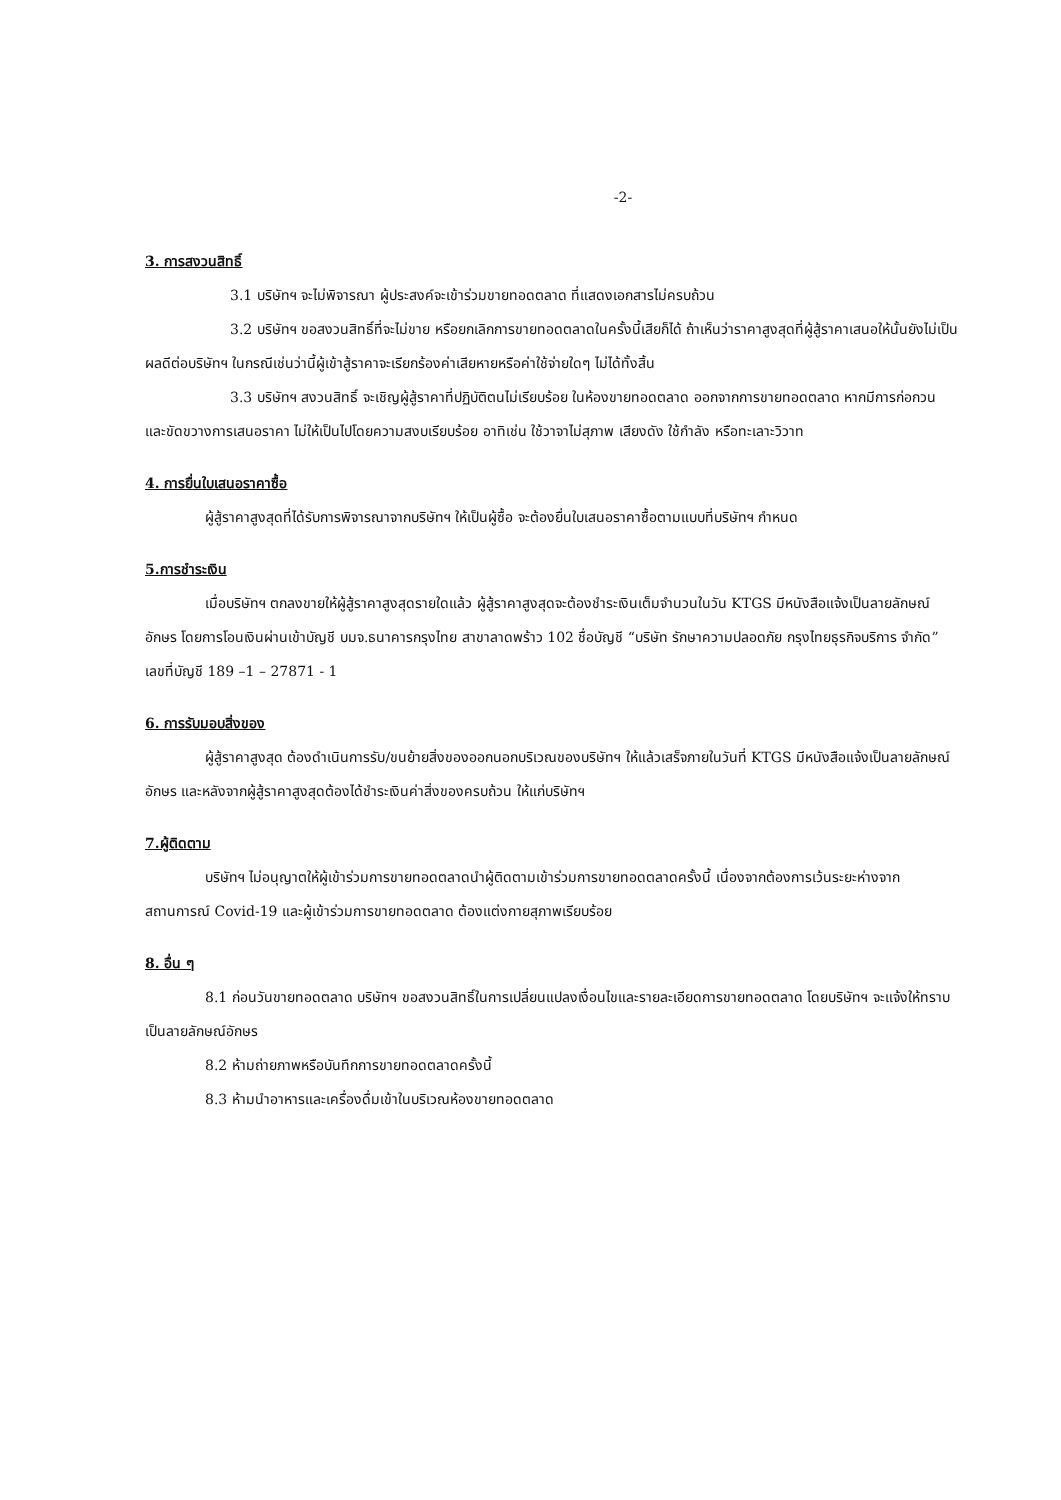-2-
3. การสงวนสิทธิ์
3.1 บริษัทฯ จะไม่พิจารณา ผู้ประสงค์จะเข้าร่วมขายทอดตลาด ที่แสดงเอกสารไม่ครบถ้วน
3.2 บริษัทฯ ขอสงวนสิทธิ์ที่จะไม่ขาย หรือยกเลิกการขายทอดตลาดในครั้งนี้เสียก็ได้ ถ้าเห็นว่าราคาสูงสุดที่ผู้สู้ราคาเสนอให้นั้นยังไม่เป็นผลดีต่อบริษัทฯ ในกรณีเช่นว่านี้ผู้เข้าสู้ราคาจะเรียกร้องค่าเสียหายหรือค่าใช้จ่ายใดๆ ไม่ได้ทั้งสิ้น
3.3 บริษัทฯ สงวนสิทธิ์ จะเชิญผู้สู้ราคาที่ปฏิบัติตนไม่เรียบร้อย ในห้องขายทอดตลาด ออกจากการขายทอดตลาด หากมีการก่อกวน และขัดขวางการเสนอราคา ไม่ให้เป็นไปโดยความสงบเรียบร้อย อาทิเช่น ใช้วาจาไม่สุภาพ เสียงดัง ใช้กำลัง หรือทะเลาะวิวาท
4. การยื่นใบเสนอราคาซื้อ
ผู้สู้ราคาสูงสุดที่ได้รับการพิจารณาจากบริษัทฯ ให้เป็นผู้ซื้อ จะต้องยื่นใบเสนอราคาซื้อตามแบบที่บริษัทฯ กำหนด
5.การชำระเงิน
เมื่อบริษัทฯ ตกลงขายให้ผู้สู้ราคาสูงสุดรายใดแล้ว ผู้สู้ราคาสูงสุดจะต้องชำระเงินเต็มจำนวนในวัน KTGS มีหนังสือแจ้งเป็นลายลักษณ์อักษร โดยการโอนเงินผ่านเข้าบัญชี บมจ.ธนาคารกรุงไทย สาขาลาดพร้าว 102 ชื่อบัญชี “บริษัท รักษาความปลอดภัย กรุงไทยธุรกิจบริการ จำกัด” เลขที่บัญชี 189 –1 – 27871 - 1
6. การรับมอบสิ่งของ
ผู้สู้ราคาสูงสุด ต้องดำเนินการรับ/ขนย้ายสิ่งของออกนอกบริเวณของบริษัทฯ ให้แล้วเสร็จภายในวันที่ KTGS มีหนังสือแจ้งเป็นลายลักษณ์อักษร และหลังจากผู้สู้ราคาสูงสุดต้องได้ชำระเงินค่าสิ่งของครบถ้วน ให้แก่บริษัทฯ
7.ผู้ติดตาม
บริษัทฯ ไม่อนุญาตให้ผู้เข้าร่วมการขายทอดตลาดนำผู้ติดตามเข้าร่วมการขายทอดตลาดครั้งนี้ เนื่องจากต้องการเว้นระยะห่างจากสถานการณ์ Covid-19 และผู้เข้าร่วมการขายทอดตลาด ต้องแต่งกายสุภาพเรียบร้อย
8. อื่น ๆ
8.1 ก่อนวันขายทอดตลาด บริษัทฯ ขอสงวนสิทธิ์ในการเปลี่ยนแปลงเงื่อนไขและรายละเอียดการขายทอดตลาด โดยบริษัทฯ จะแจ้งให้ทราบเป็นลายลักษณ์อักษร
8.2 ห้ามถ่ายภาพหรือบันทึกการขายทอดตลาดครั้งนี้
8.3 ห้ามนำอาหารและเครื่องดื่มเข้าในบริเวณห้องขายทอดตลาด